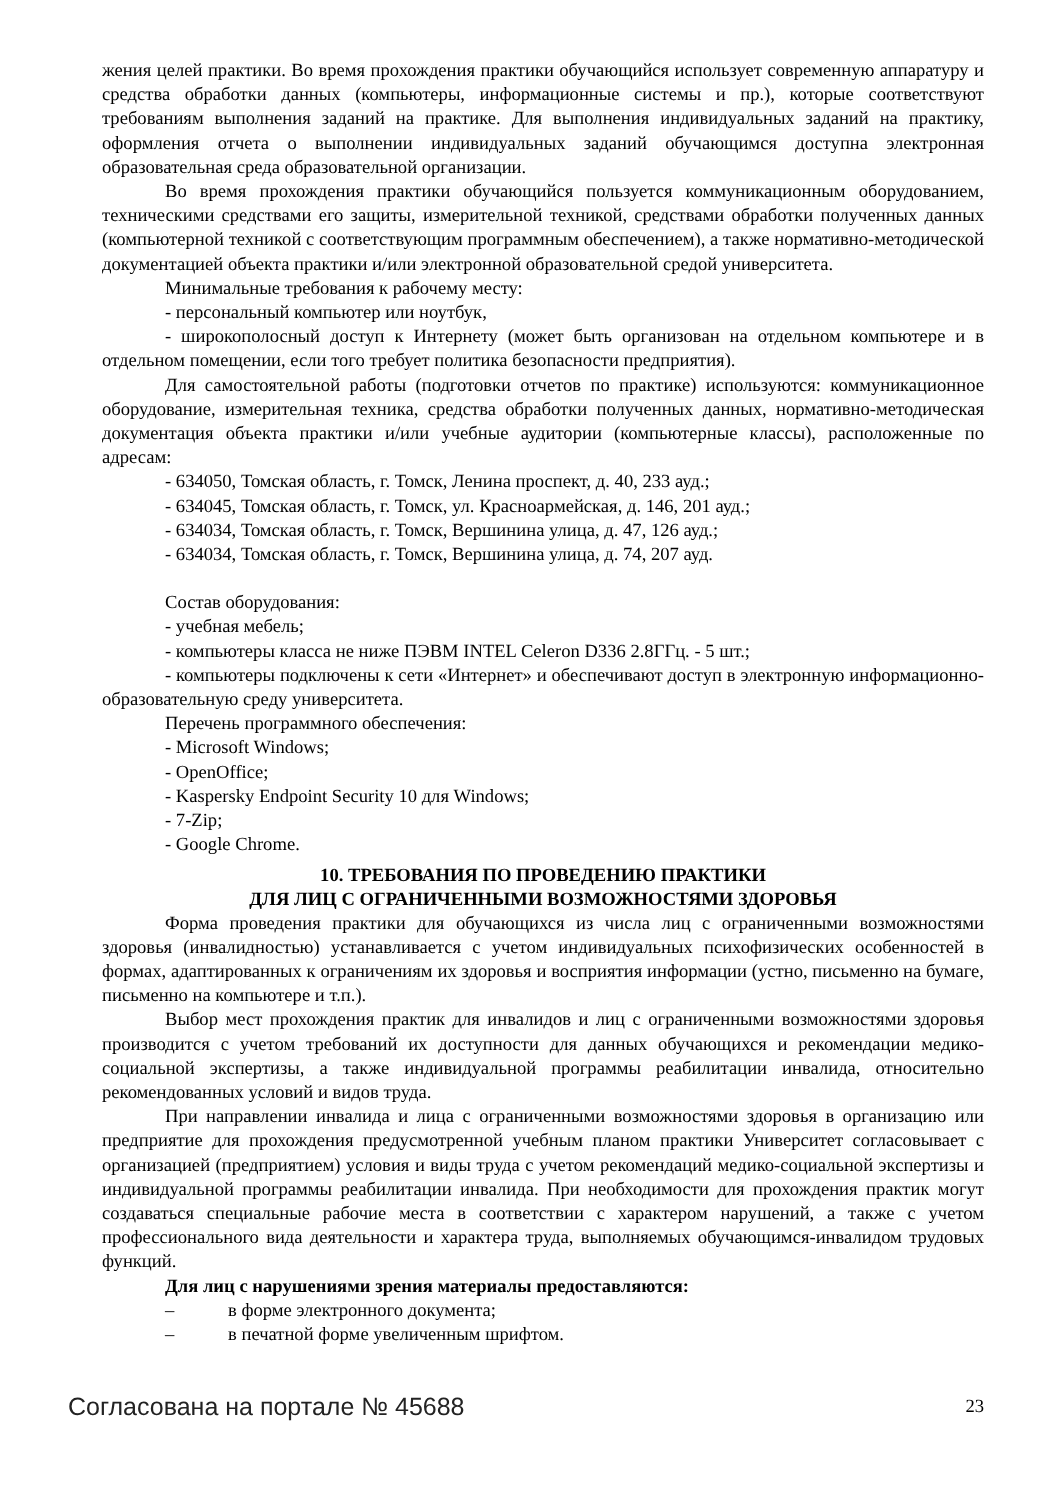жения целей практики. Во время прохождения практики обучающийся использует современную аппаратуру и средства обработки данных (компьютеры, информационные системы и пр.), которые соответствуют требованиям выполнения заданий на практике. Для выполнения индивидуальных заданий на практику, оформления отчета о выполнении индивидуальных заданий обучающимся доступна электронная образовательная среда образовательной организации.
Во время прохождения практики обучающийся пользуется коммуникационным оборудованием, техническими средствами его защиты, измерительной техникой, средствами обработки полученных данных (компьютерной техникой с соответствующим программным обеспечением), а также нормативно-методической документацией объекта практики и/или электронной образовательной средой университета.
Минимальные требования к рабочему месту:
- персональный компьютер или ноутбук,
- широкополосный доступ к Интернету (может быть организован на отдельном компьютере и в отдельном помещении, если того требует политика безопасности предприятия).
Для самостоятельной работы (подготовки отчетов по практике) используются: коммуникационное оборудование, измерительная техника, средства обработки полученных данных, нормативно-методическая документация объекта практики и/или учебные аудитории (компьютерные классы), расположенные по адресам:
- 634050, Томская область, г. Томск, Ленина проспект, д. 40, 233 ауд.;
- 634045, Томская область, г. Томск, ул. Красноармейская, д. 146, 201 ауд.;
- 634034, Томская область, г. Томск, Вершинина улица, д. 47, 126 ауд.;
- 634034, Томская область, г. Томск, Вершинина улица, д. 74, 207 ауд.
Состав оборудования:
- учебная мебель;
- компьютеры класса не ниже ПЭВМ INTEL Celeron D336 2.8ГГц. - 5 шт.;
- компьютеры подключены к сети «Интернет» и обеспечивают доступ в электронную информационно-образовательную среду университета.
Перечень программного обеспечения:
- Microsoft Windows;
- OpenOffice;
- Kaspersky Endpoint Security 10 для Windows;
- 7-Zip;
- Google Chrome.
10. ТРЕБОВАНИЯ ПО ПРОВЕДЕНИЮ ПРАКТИКИ
ДЛЯ ЛИЦ С ОГРАНИЧЕННЫМИ ВОЗМОЖНОСТЯМИ ЗДОРОВЬЯ
Форма проведения практики для обучающихся из числа лиц с ограниченными возможностями здоровья (инвалидностью) устанавливается с учетом индивидуальных психофизических особенностей в формах, адаптированных к ограничениям их здоровья и восприятия информации (устно, письменно на бумаге, письменно на компьютере и т.п.).
Выбор мест прохождения практик для инвалидов и лиц с ограниченными возможностями здоровья производится с учетом требований их доступности для данных обучающихся и рекомендации медико-социальной экспертизы, а также индивидуальной программы реабилитации инвалида, относительно рекомендованных условий и видов труда.
При направлении инвалида и лица с ограниченными возможностями здоровья в организацию или предприятие для прохождения предусмотренной учебным планом практики Университет согласовывает с организацией (предприятием) условия и виды труда с учетом рекомендаций медико-социальной экспертизы и индивидуальной программы реабилитации инвалида. При необходимости для прохождения практик могут создаваться специальные рабочие места в соответствии с характером нарушений, а также с учетом профессионального вида деятельности и характера труда, выполняемых обучающимся-инвалидом трудовых функций.
Для лиц с нарушениями зрения материалы предоставляются:
– в форме электронного документа;
– в печатной форме увеличенным шрифтом.
Согласована на портале № 45688 23